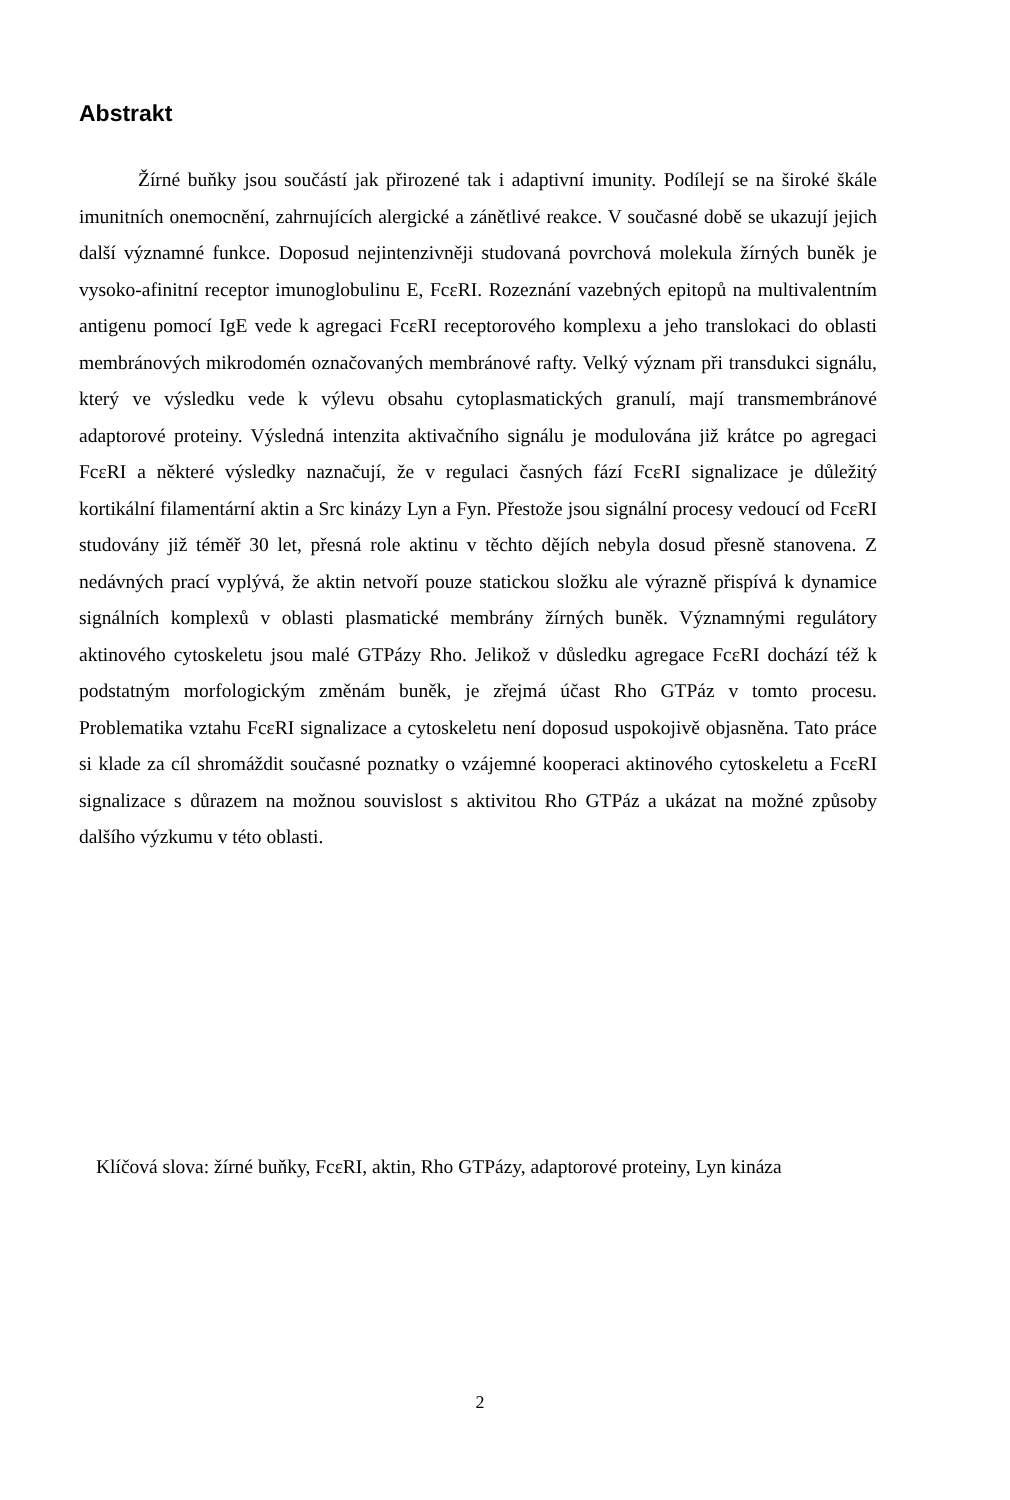Abstrakt
Žírné buňky jsou součástí jak přirozené tak i adaptivní imunity. Podílejí se na široké škále imunitních onemocnění, zahrnujících alergické a zánětlivé reakce. V současné době se ukazují jejich další významné funkce. Doposud nejintenzivněji studovaná povrchová molekula žírných buněk je vysoko-afinitní receptor imunoglobulinu E, FcεRI. Rozeznání vazebných epitopů na multivalentním antigenu pomocí IgE vede k agregaci FcεRI receptorového komplexu a jeho translokaci do oblasti membránových mikrodomén označovaných membránové rafty. Velký význam při transdukci signálu, který ve výsledku vede k výlevu obsahu cytoplasmatických granulí, mají transmembránové adaptorové proteiny. Výsledná intenzita aktivačního signálu je modulována již krátce po agregaci FcεRI a některé výsledky naznačují, že v regulaci časných fází FcεRI signalizace je důležitý kortikální filamentární aktin a Src kinázy Lyn a Fyn. Přestože jsou signální procesy vedoucí od FcεRI studovány již téměř 30 let, přesná role aktinu v těchto dějích nebyla dosud přesně stanovena. Z nedávných prací vyplývá, že aktin netvoří pouze statickou složku ale výrazně přispívá k dynamice signálních komplexů v oblasti plasmatické membrány žírných buněk. Významnými regulátory aktinového cytoskeletu jsou malé GTPázy Rho. Jelikož v důsledku agregace FcεRI dochází též k podstatným morfologickým změnám buněk, je zřejmá účast Rho GTPáz v tomto procesu. Problematika vztahu FcεRI signalizace a cytoskeletu není doposud uspokojivě objasněna. Tato práce si klade za cíl shromáždit současné poznatky o vzájemné kooperaci aktinového cytoskeletu a FcεRI signalizace s důrazem na možnou souvislost s aktivitou Rho GTPáz a ukázat na možné způsoby dalšího výzkumu v této oblasti.
Klíčová slova: žírné buňky, FcεRI, aktin, Rho GTPázy, adaptorové proteiny, Lyn kináza
2